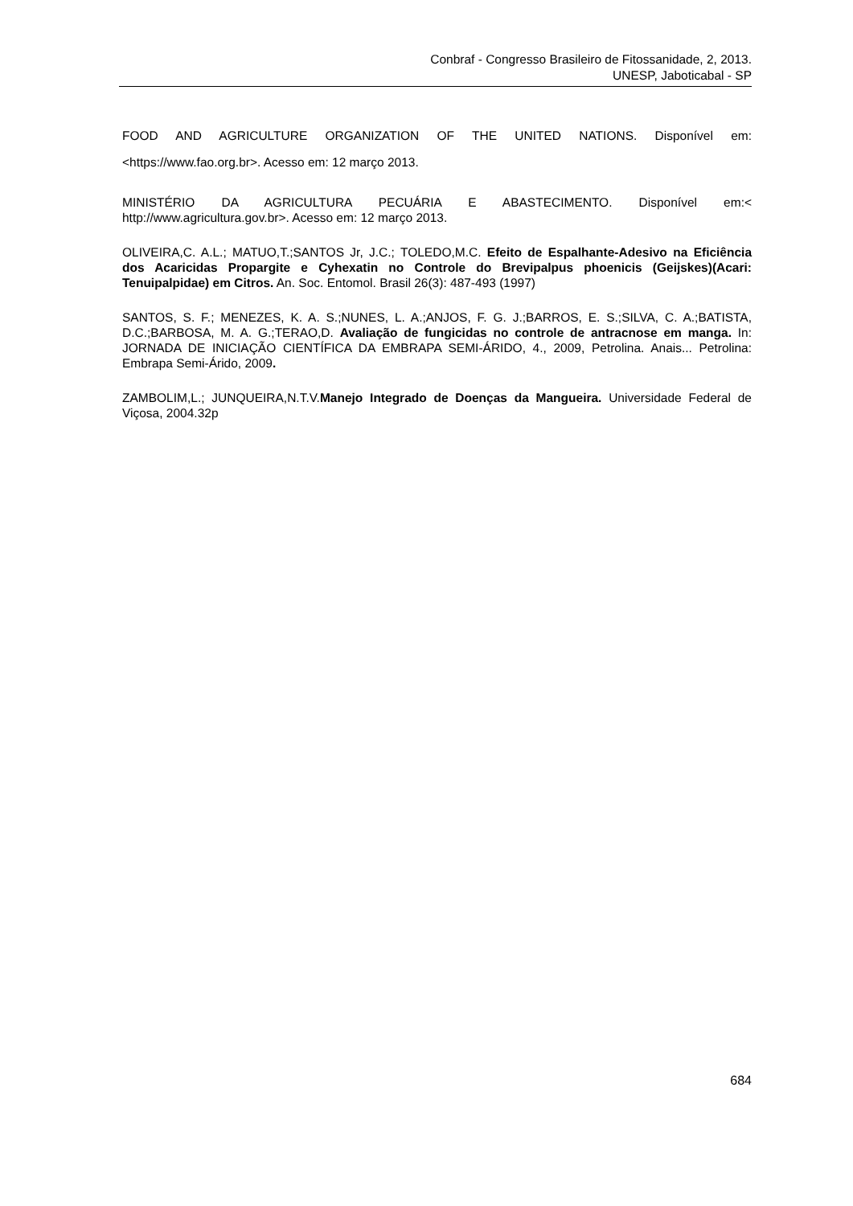Conbraf - Congresso Brasileiro de Fitossanidade, 2, 2013.
UNESP, Jaboticabal - SP
FOOD AND AGRICULTURE ORGANIZATION OF THE UNITED NATIONS. Disponível em: <https://www.fao.org.br>. Acesso em: 12 março 2013.
MINISTÉRIO DA AGRICULTURA PECUÁRIA E ABASTECIMENTO. Disponível em:< http://www.agricultura.gov.br>. Acesso em: 12 março 2013.
OLIVEIRA,C. A.L.; MATUO,T.;SANTOS Jr, J.C.; TOLEDO,M.C. Efeito de Espalhante-Adesivo na Eficiência dos Acaricidas Propargite e Cyhexatin no Controle do Brevipalpus phoenicis (Geijskes)(Acari: Tenuipalpidae) em Citros. An. Soc. Entomol. Brasil 26(3): 487-493 (1997)
SANTOS, S. F.; MENEZES, K. A. S.;NUNES, L. A.;ANJOS, F. G. J.;BARROS, E. S.;SILVA, C. A.;BATISTA, D.C.;BARBOSA, M. A. G.;TERAO,D. Avaliação de fungicidas no controle de antracnose em manga. In: JORNADA DE INICIAÇÃO CIENTÍFICA DA EMBRAPA SEMI-ÁRIDO, 4., 2009, Petrolina. Anais... Petrolina: Embrapa Semi-Árido, 2009.
ZAMBOLIM,L.; JUNQUEIRA,N.T.V.Manejo Integrado de Doenças da Mangueira. Universidade Federal de Viçosa, 2004.32p
684